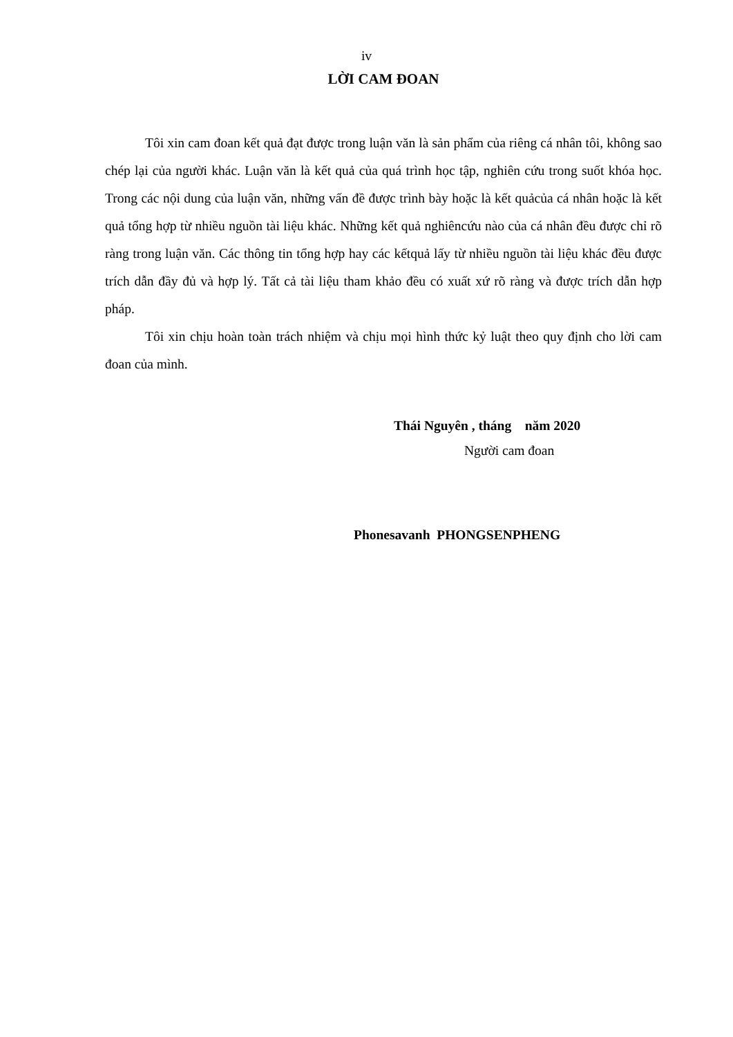iv
LỜI CAM ĐOAN
Tôi xin cam đoan kết quả đạt được trong luận văn là sản phẩm của riêng cá nhân tôi, không sao chép lại của người khác. Luận văn là kết quả của quá trình học tập, nghiên cứu trong suốt khóa học. Trong các nội dung của luận văn, những vấn đề được trình bày hoặc là kết quảcủa cá nhân hoặc là kết quả tổng hợp từ nhiều nguồn tài liệu khác. Những kết quả nghiêncứu nào của cá nhân đều được chỉ rõ ràng trong luận văn. Các thông tin tổng hợp hay các kếtquả lấy từ nhiều nguồn tài liệu khác đều được trích dẫn đầy đủ và hợp lý. Tất cả tài liệu tham khảo đều có xuất xứ rõ ràng và được trích dẫn hợp pháp.
Tôi xin chịu hoàn toàn trách nhiệm và chịu mọi hình thức kỷ luật theo quy định cho lời cam đoan của mình.
Thái Nguyên , tháng năm 2020
Người cam đoan
Phonesavanh PHONGSENPHENG